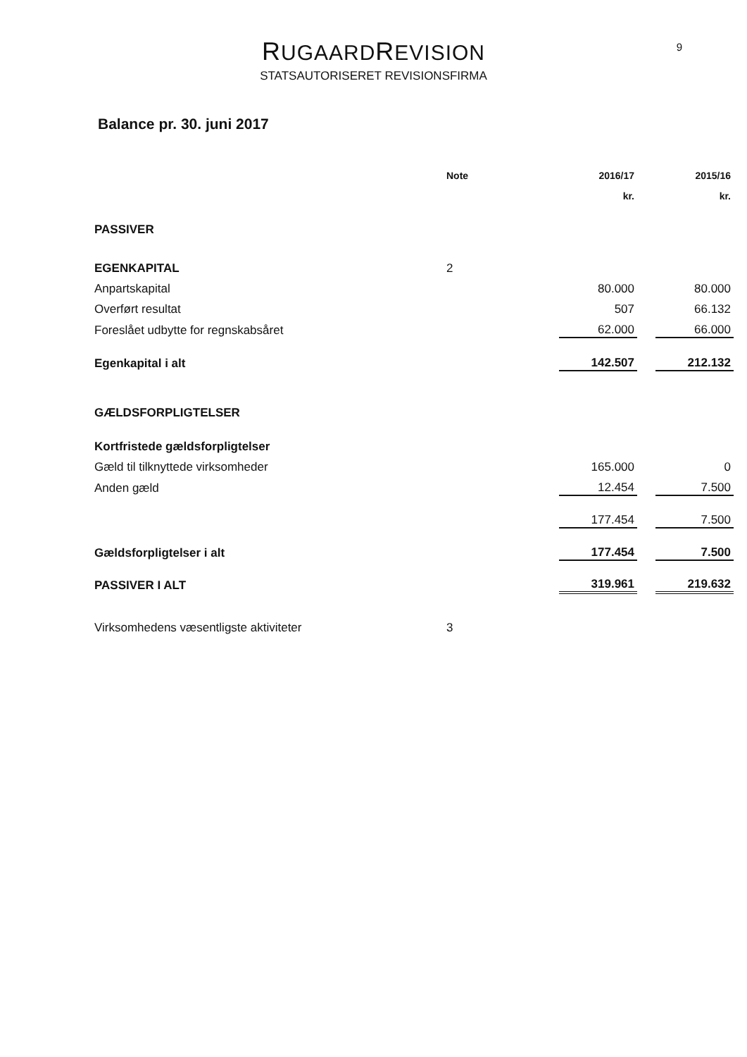RUGAARDREVISION
STATSAUTORISERET REVISIONSFIRMA
9
Balance pr. 30. juni 2017
| | Note | 2016/17 | | 2015/16 |
| --- | --- | --- | --- | --- |
| | | kr. | | kr. |
| PASSIVER | | | | |
| EGENKAPITAL | 2 | | | |
| Anpartskapital | | 80.000 | | 80.000 |
| Overført resultat | | 507 | | 66.132 |
| Foreslået udbytte for regnskabsåret | | 62.000 | | 66.000 |
| Egenkapital i alt | | 142.507 | | 212.132 |
| GÆLDSFORPLIGTELSER | | | | |
| Kortfristede gældsforpligtelser | | | | |
| Gæld til tilknyttede virksomheder | | 165.000 | | 0 |
| Anden gæld | | 12.454 | | 7.500 |
| | | 177.454 | | 7.500 |
| Gældsforpligtelser i alt | | 177.454 | | 7.500 |
| PASSIVER I ALT | | 319.961 | | 219.632 |
| Virksomhedens væsentligste aktiviteter | 3 | | | |